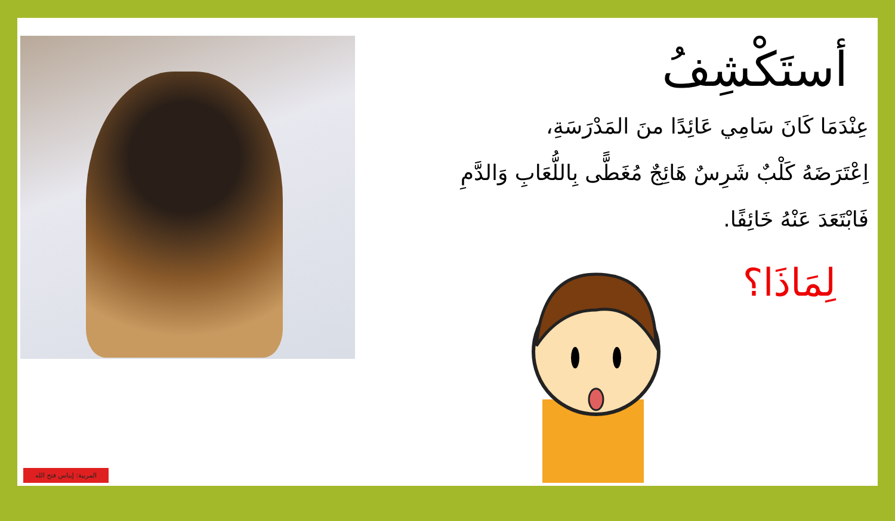أستَكْشِفُ
عِنْدَمَا كَانَ سَامِي عَائِدًا منَ المَدْرَسَةِ،
اِعْتَرَضَهُ كَلْبٌ شَرِسٌ هَائِجٌ مُغَطًّى بِاللُّعَابِ وَالدَّمِ
فَابْتَعَدَ عَنْهُ خَائِفًا.
لِمَاذَا؟
?
المربية: إيناس فتح الله